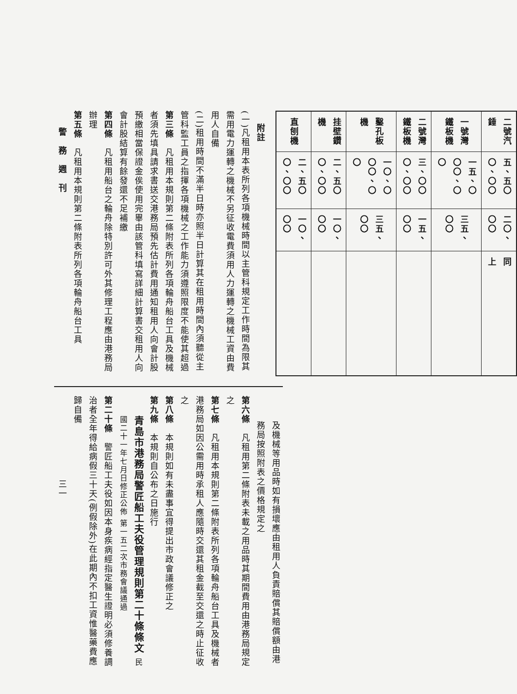| 二號汽錘 | 五、五〇〇、〇〇 | 二〇、〇〇 | 同 上 |
| 一號灣鐵板機 | 一五、〇〇〇、〇〇 | 三五、〇〇 | |
| 二號灣鐵板機 | 三、〇〇〇、〇〇 | 一五、〇〇 | |
| 鑿孔板機 | 一〇、〇〇〇、〇〇 | 三五、〇〇 | |
| 挂壁鑽機 | 二、五〇〇、〇〇 | 一〇、〇〇 | |
| 直刨機 | 二、五〇〇、〇〇 | 一〇、〇〇 | |
附註
(一)凡租用本表所列各項機械時間以主管科規定工作時間為限其需用電力運轉之機械不另征收電費須用人力運轉之機械工資由費用人自備
(二)租用時間不滿半日時亦照半日計算其在租用時間內須聽從主管科監工員之指揮各項機械之工作能力須遵照限度不能使其超過
第三條　凡租用本規則第二條附表所列各項輪舟船台工具及機械者須先填具請求書送交港務局預先估計費用通知租用人向會計股預繳相當保證金俟使用完畢由該管科填寫詳細計算書交租用人向會計股結算有餘發還不足補繳
第四條　凡租用船台之輪舟除特別許可外其修理工程應由港務局辦理
第五條　凡租用本規則第二條附表所列各項輪舟船台工具
警　務　週　刊
及機械等用品時如有損壞應由租用人負責賠償其賠償額由港務局按照附表之價格規定之
第六條　凡租用第二條附表未載之用品時其期間費用由港務局規定之
第七條　凡租用本規則第二條附表所列各項輪舟船台工具及機械者港務局如因公需用時承租人應隨時交還其租金截至交還之時止征收之
第八條　本規則如有未盡事宜得提出市政會議修正之
第九條　本規則自公布之日施行
青島市港務局警匠船工夫役管理規則第二十條條文 民國二十一年七月日修正公佈 第一五二次市務會議通過
第二十條　警匠船工夫役如因本身疾病經指定醫生證明必須修養調治者全年得給病假三十天(例假除外)在此期內不扣工資惟醫藥費應歸自備
三一